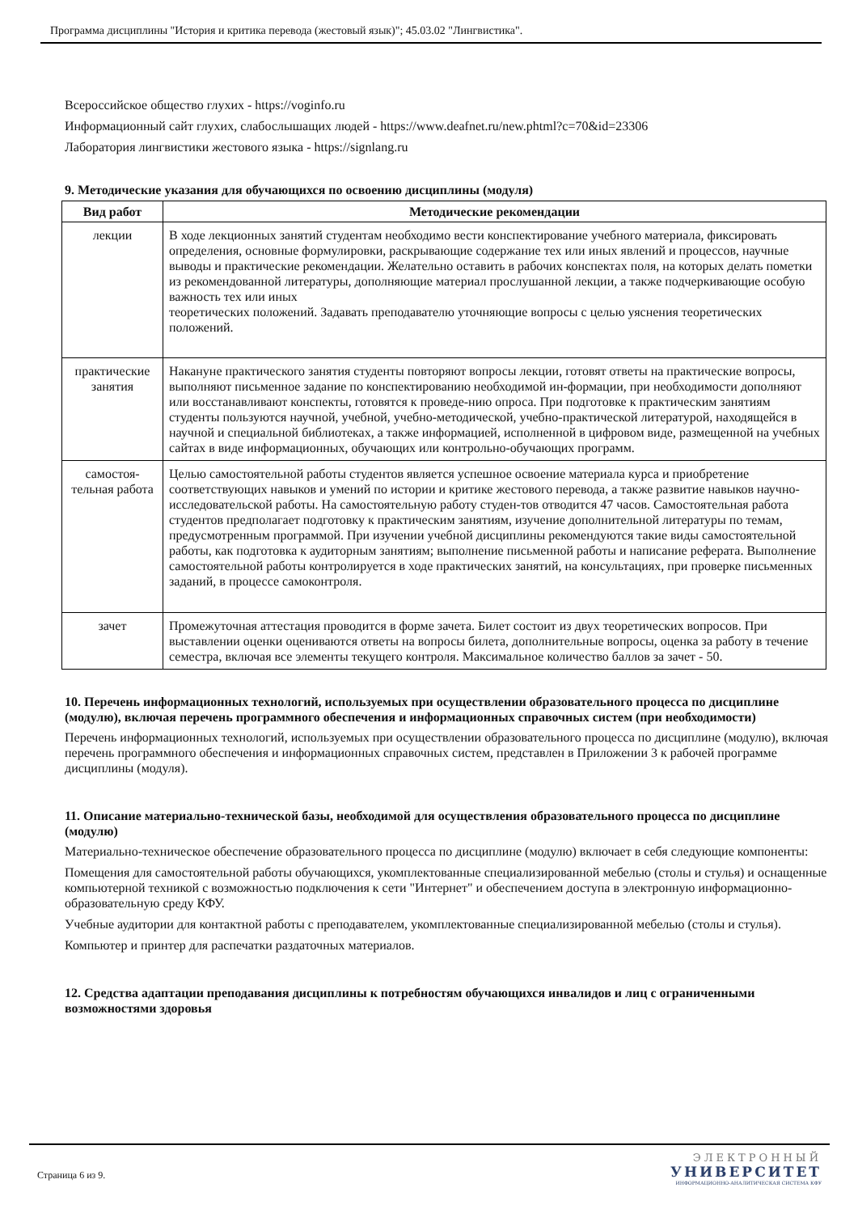Программа дисциплины "История и критика перевода (жестовый язык)"; 45.03.02 "Лингвистика".
Всероссийское общество глухих - https://voginfo.ru
Информационный сайт глухих, слабослышащих людей - https://www.deafnet.ru/new.phtml?c=70&id=23306
Лаборатория лингвистики жестового языка - https://signlang.ru
9. Методические указания для обучающихся по освоению дисциплины (модуля)
| Вид работ | Методические рекомендации |
| --- | --- |
| лекции | В ходе лекционных занятий студентам необходимо вести конспектирование учебного материала, фиксировать определения, основные формулировки, раскрывающие содержание тех или иных явлений и процессов, научные выводы и практические рекомендации. Желательно оставить в рабочих конспектах поля, на которых делать пометки из рекомендованной литературы, дополняющие материал прослушанной лекции, а также подчеркивающие особую важность тех или иных теоретических положений. Задавать преподавателю уточняющие вопросы с целью уяснения теоретических положений. |
| практические занятия | Накануне практического занятия студенты повторяют вопросы лекции, готовят ответы на практические вопросы, выполняют письменное задание по конспектированию необходимой ин-формации, при необходимости дополняют или восстанавливают конспекты, готовятся к проведе-нию опроса. При подготовке к практическим занятиям студенты пользуются научной, учебной, учебно-методической, учебно-практической литературой, находящейся в научной и специальной библиотеках, а также информацией, исполненной в цифровом виде, размещенной на учебных сайтах в виде информационных, обучающих или контрольно-обучающих программ. |
| самостоя-тельная работа | Целью самостоятельной работы студентов является успешное освоение материала курса и приобретение соответствующих навыков и умений по истории и критике жестового перевода, а также развитие навыков научно-исследовательской работы. На самостоятельную работу студен-тов отводится 47 часов. Самостоятельная работа студентов предполагает подготовку к практическим занятиям, изучение дополнительной литературы по темам, предусмотренным программой. При изучении учебной дисциплины рекомендуются такие виды самостоятельной работы, как подготовка к аудиторным занятиям; выполнение письменной работы и написание реферата. Выполнение самостоятельной работы контролируется в ходе практических занятий, на консультациях, при проверке письменных заданий, в процессе самоконтроля. |
| зачет | Промежуточная аттестация проводится в форме зачета. Билет состоит из двух теоретических вопросов. При выставлении оценки оцениваются ответы на вопросы билета, дополнительные вопросы, оценка за работу в течение семестра, включая все элементы текущего контроля. Максимальное количество баллов за зачет - 50. |
10. Перечень информационных технологий, используемых при осуществлении образовательного процесса по дисциплине (модулю), включая перечень программного обеспечения и информационных справочных систем (при необходимости)
Перечень информационных технологий, используемых при осуществлении образовательного процесса по дисциплине (модулю), включая перечень программного обеспечения и информационных справочных систем, представлен в Приложении 3 к рабочей программе дисциплины (модуля).
11. Описание материально-технической базы, необходимой для осуществления образовательного процесса по дисциплине (модулю)
Материально-техническое обеспечение образовательного процесса по дисциплине (модулю) включает в себя следующие компоненты:
Помещения для самостоятельной работы обучающихся, укомплектованные специализированной мебелью (столы и стулья) и оснащенные компьютерной техникой с возможностью подключения к сети "Интернет" и обеспечением доступа в электронную информационно-образовательную среду КФУ.
Учебные аудитории для контактной работы с преподавателем, укомплектованные специализированной мебелью (столы и стулья).
Компьютер и принтер для распечатки раздаточных материалов.
12. Средства адаптации преподавания дисциплины к потребностям обучающихся инвалидов и лиц с ограниченными возможностями здоровья
Страница 6 из 9.
ЭЛЕКТРОННЫЙ
УНИВЕРСИТЕТ
ИНФОРМАЦИОННО-АНАЛИТИЧЕСКАЯ СИСТЕМА КФУ